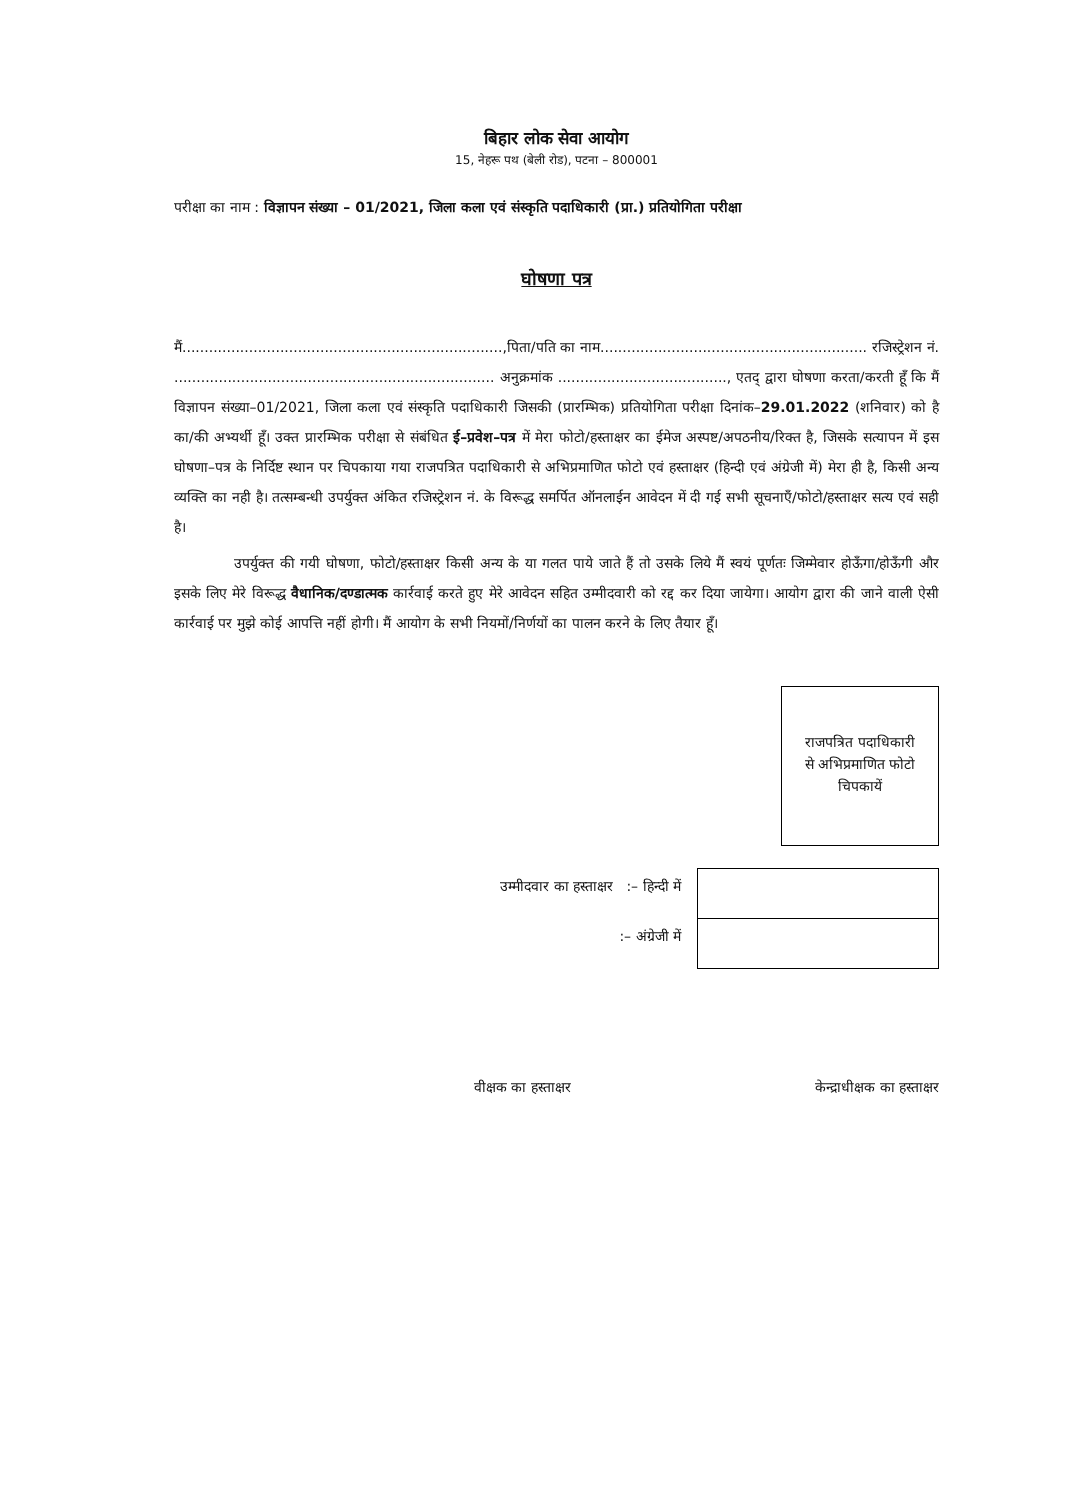बिहार लोक सेवा आयोग
15, नेहरू पथ (बेली रोड), पटना – 800001
परीक्षा का नाम : विज्ञापन संख्या – 01/2021, जिला कला एवं संस्कृति पदाधिकारी (प्रा.) प्रतियोगिता परीक्षा
घोषणा पत्र
मैं........................................................................,पिता/पति का नाम............................................................ रजिस्ट्रेशन नं. ........................................................................ अनुक्रमांक ......................................, एतद् द्वारा घोषणा करता/करती हूँ कि मैं विज्ञापन संख्या–01/2021, जिला कला एवं संस्कृति पदाधिकारी जिसकी (प्रारम्भिक) प्रतियोगिता परीक्षा दिनांक–29.01.2022 (शनिवार) को है का/की अभ्यर्थी हूँ। उक्त प्रारम्भिक परीक्षा से संबंधित ई–प्रवेश–पत्र में मेरा फोटो/हस्ताक्षर का ईमेज अस्पष्ट/अपठनीय/रिक्त है, जिसके सत्यापन में इस घोषणा–पत्र के निर्दिष्ट स्थान पर चिपकाया गया राजपत्रित पदाधिकारी से अभिप्रमाणित फोटो एवं हस्ताक्षर (हिन्दी एवं अंग्रेजी में) मेरा ही है, किसी अन्य व्यक्ति का नही है। तत्सम्बन्धी उपर्युक्त अंकित रजिस्ट्रेशन नं. के विरूद्ध समर्पित ऑनलाईन आवेदन में दी गई सभी सूचनाएँ/फोटो/हस्ताक्षर सत्य एवं सही है।
उपर्युक्त की गयी घोषणा, फोटो/हस्ताक्षर किसी अन्य के या गलत पाये जाते हैं तो उसके लिये मैं स्वयं पूर्णतः जिम्मेवार होऊँगा/होऊँगी और इसके लिए मेरे विरूद्ध वैधानिक/दण्डात्मक कार्रवाई करते हुए मेरे आवेदन सहित उम्मीदवारी को रद्द कर दिया जायेगा। आयोग द्वारा की जाने वाली ऐसी कार्रवाई पर मुझे कोई आपत्ति नहीं होगी। मैं आयोग के सभी नियमों/निर्णयों का पालन करने के लिए तैयार हूँ।
राजपत्रित पदाधिकारी
से अभिप्रमाणित फोटो
चिपकायें
उम्मीदवार का हस्ताक्षर :– हिन्दी में
:– अंग्रेजी में
वीक्षक का हस्ताक्षर केन्द्राधीक्षक का हस्ताक्षर